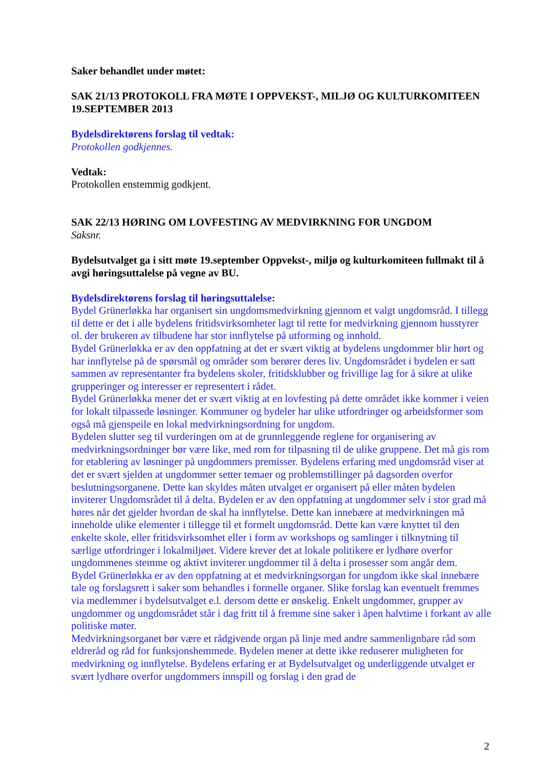Saker behandlet under møtet:
SAK 21/13 PROTOKOLL FRA MØTE I OPPVEKST-, MILJØ OG KULTURKOMITEEN 19.SEPTEMBER 2013
Bydelsdirektørens forslag til vedtak:
Protokollen godkjennes.
Vedtak:
Protokollen enstemmig godkjent.
SAK 22/13 HØRING OM LOVFESTING AV MEDVIRKNING FOR UNGDOM
Saksnr.
Bydelsutvalget ga i sitt møte 19.september Oppvekst-, miljø og kulturkomiteen fullmakt til å avgi høringsuttalelse på vegne av BU.
Bydelsdirektørens forslag til høringsuttalelse:
Bydel Grünerløkka har organisert sin ungdomsmedvirkning gjennom et valgt ungdomsråd. I tillegg til dette er det i alle bydelens fritidsvirksomheter lagt til rette for medvirkning gjennom husstyrer ol. der brukeren av tilbudene har stor innflytelse på utforming og innhold.
Bydel Grünerløkka er av den oppfatning at det er svært viktig at bydelens ungdommer blir hørt og har innflytelse på de spørsmål og områder som berører deres liv. Ungdomsrådet i bydelen er satt sammen av representanter fra bydelens skoler, fritidsklubber og frivillige lag for å sikre at ulike grupperinger og interesser er representert i rådet.
Bydel Grünerløkka mener det er svært viktig at en lovfesting på dette området ikke kommer i veien for lokalt tilpassede løsninger. Kommuner og bydeler har ulike utfordringer og arbeidsformer som også må gjenspeile en lokal medvirkningsordning for ungdom.
Bydelen slutter seg til vurderingen om at de grunnleggende reglene for organisering av medvirkningsordninger bør være like, med rom for tilpasning til de ulike gruppene. Det må gis rom for etablering av løsninger på ungdommers premisser. Bydelens erfaring med ungdomsråd viser at det er svært sjelden at ungdommer setter temaer og problemstillinger på dagsorden overfor beslutningsorganene. Dette kan skyldes måten utvalget er organisert på eller måten bydelen inviterer Ungdomsrådet til å delta. Bydelen er av den oppfatning at ungdommer selv i stor grad må høres når det gjelder hvordan de skal ha innflytelse. Dette kan innebære at medvirkningen må inneholde ulike elementer i tillegge til et formelt ungdomsråd. Dette kan være knyttet til den enkelte skole, eller fritidsvirksomhet eller i form av workshops og samlinger i tilknytning til særlige utfordringer i lokalmiljøet. Videre krever det at lokale politikere er lydhøre overfor ungdommenes stemme og aktivt inviterer ungdommer til å delta i prosesser som angår dem.
Bydel Grünerløkka er av den oppfatning at et medvirkningsorgan for ungdom ikke skal innebære tale og forslagsrett i saker som behandles i formelle organer. Slike forslag kan eventuelt fremmes via medlemmer i bydelsutvalget e.l. dersom dette er ønskelig. Enkelt ungdommer, grupper av ungdommer og ungdomsrådet står i dag fritt til å fremme sine saker i åpen halvtime i forkant av alle politiske møter.
Medvirkningsorganet bør være et rådgivende organ på linje med andre sammenlignbare råd som eldreråd og råd for funksjonshemmede. Bydelen mener at dette ikke reduserer muligheten for medvirkning og innflytelse. Bydelens erfaring er at Bydelsutvalget og underliggende utvalget er svært lydhøre overfor ungdommers innspill og forslag i den grad de
2